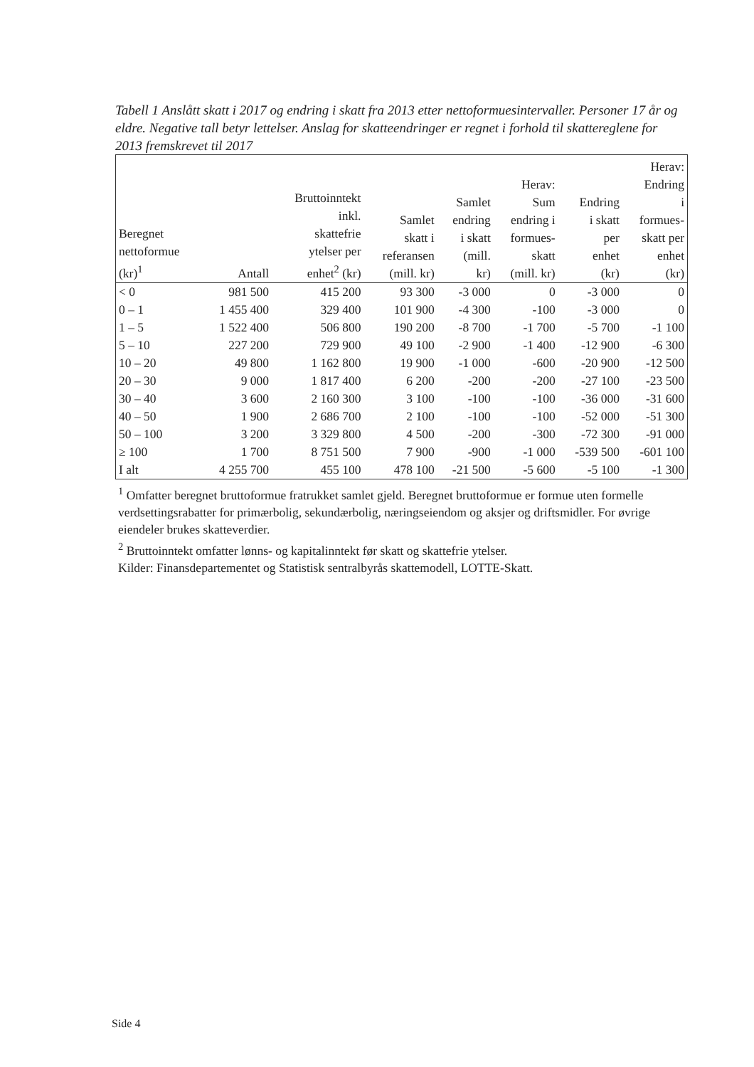Tabell 1 Anslått skatt i 2017 og endring i skatt fra 2013 etter nettoformuesintervaller. Personer 17 år og eldre. Negative tall betyr lettelser. Anslag for skatteendringer er regnet i forhold til skattereglene for 2013 fremskrevet til 2017
| Beregnet nettoformue (kr)<sup>1</sup> | Antall | Bruttoinntekt inkl. skattefrie ytelser per enhet<sup>2</sup> (kr) | Samlet skatt i referansen (mill. kr) | Samlet endring i skatt (mill. kr) | Herav: Sum endring i formues- skatt (mill. kr) | Endring i skatt per enhet (kr) | Herav: Endring i formues- skatt per enhet (kr) |
| --- | --- | --- | --- | --- | --- | --- | --- |
| < 0 | 981 500 | 415 200 | 93 300 | -3 000 | 0 | -3 000 | 0 |
| 0 – 1 | 1 455 400 | 329 400 | 101 900 | -4 300 | -100 | -3 000 | 0 |
| 1 – 5 | 1 522 400 | 506 800 | 190 200 | -8 700 | -1 700 | -5 700 | -1 100 |
| 5 – 10 | 227 200 | 729 900 | 49 100 | -2 900 | -1 400 | -12 900 | -6 300 |
| 10 – 20 | 49 800 | 1 162 800 | 19 900 | -1 000 | -600 | -20 900 | -12 500 |
| 20 – 30 | 9 000 | 1 817 400 | 6 200 | -200 | -200 | -27 100 | -23 500 |
| 30 – 40 | 3 600 | 2 160 300 | 3 100 | -100 | -100 | -36 000 | -31 600 |
| 40 – 50 | 1 900 | 2 686 700 | 2 100 | -100 | -100 | -52 000 | -51 300 |
| 50 – 100 | 3 200 | 3 329 800 | 4 500 | -200 | -300 | -72 300 | -91 000 |
| ≥ 100 | 1 700 | 8 751 500 | 7 900 | -900 | -1 000 | -539 500 | -601 100 |
| I alt | 4 255 700 | 455 100 | 478 100 | -21 500 | -5 600 | -5 100 | -1 300 |
<sup>1</sup> Omfatter beregnet bruttoformue fratrukket samlet gjeld. Beregnet bruttoformue er formue uten formelle verdsettingsrabatter for primærbolig, sekundærbolig, næringseiendom og aksjer og driftsmidler. For øvrige eiendeler brukes skatteverdier.
<sup>2</sup> Bruttoinntekt omfatter lønns- og kapitalinntekt før skatt og skattefrie ytelser.
Kilder: Finansdepartementet og Statistisk sentralbyrås skattemodell, LOTTE-Skatt.
Side 4